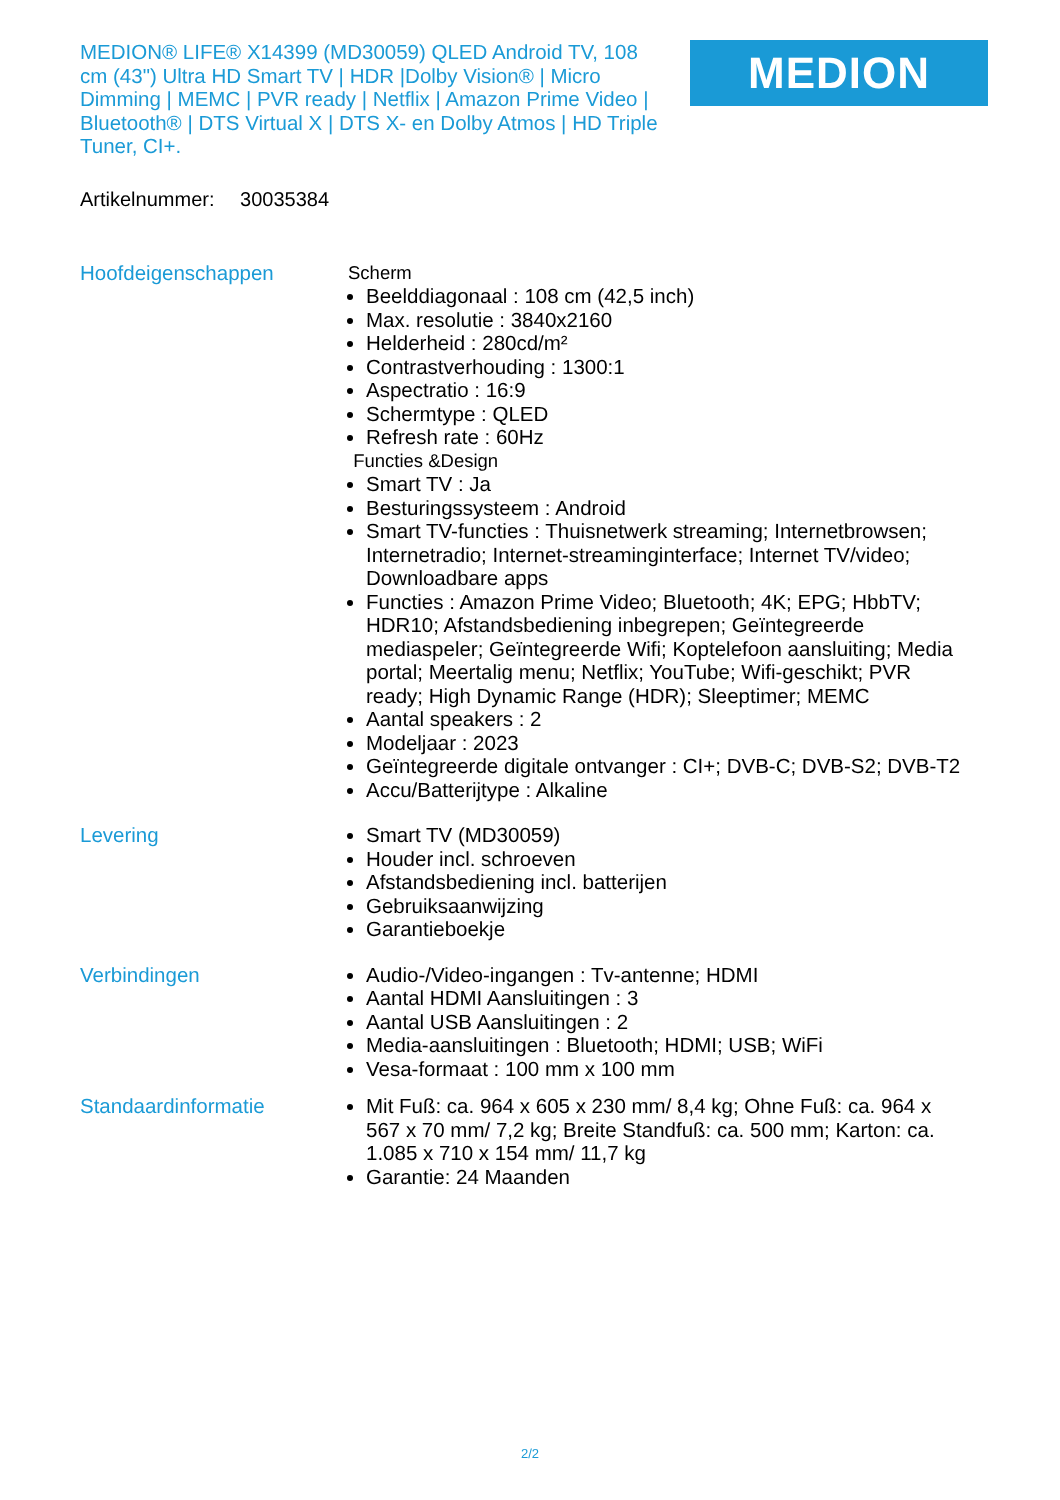MEDION® LIFE® X14399 (MD30059) QLED Android TV, 108 cm (43") Ultra HD Smart TV | HDR |Dolby Vision® | Micro Dimming | MEMC | PVR ready | Netflix | Amazon Prime Video | Bluetooth® | DTS Virtual X | DTS X- en Dolby Atmos | HD Triple Tuner, CI+.
MEDION
Artikelnummer: 30035384
Hoofdeigenschappen
Scherm
Beelddiagonaal : 108 cm (42,5 inch)
Max. resolutie : 3840x2160
Helderheid : 280cd/m²
Contrastverhouding : 1300:1
Aspectratio : 16:9
Schermtype : QLED
Refresh rate : 60Hz
Functies &Design
Smart TV : Ja
Besturingssysteem : Android
Smart TV-functies : Thuisnetwerk streaming; Internetbrowsen; Internetradio; Internet-streaminginterface; Internet TV/video; Downloadbare apps
Functies : Amazon Prime Video; Bluetooth; 4K; EPG; HbbTV; HDR10; Afstandsbediening inbegrepen; Geïntegreerde mediaspeler; Geïntegreerde Wifi; Koptelefoon aansluiting; Media portal; Meertalig menu; Netflix; YouTube; Wifi-geschikt; PVR ready; High Dynamic Range (HDR); Sleeptimer; MEMC
Aantal speakers : 2
Modeljaar : 2023
Geïntegreerde digitale ontvanger : CI+; DVB-C; DVB-S2; DVB-T2
Accu/Batterijtype : Alkaline
Levering
Smart TV (MD30059)
Houder incl. schroeven
Afstandsbediening incl. batterijen
Gebruiksaanwijzing
Garantieboekje
Verbindingen
Audio-/Video-ingangen : Tv-antenne; HDMI
Aantal HDMI Aansluitingen : 3
Aantal USB Aansluitingen : 2
Media-aansluitingen : Bluetooth; HDMI; USB; WiFi
Vesa-formaat : 100 mm x 100 mm
Standaardinformatie
Mit Fuß: ca. 964 x 605 x 230 mm/ 8,4 kg; Ohne Fuß: ca. 964 x 567 x 70 mm/ 7,2 kg; Breite Standfuß: ca. 500 mm; Karton: ca. 1.085 x 710 x 154 mm/ 11,7 kg
Garantie: 24 Maanden
2/2